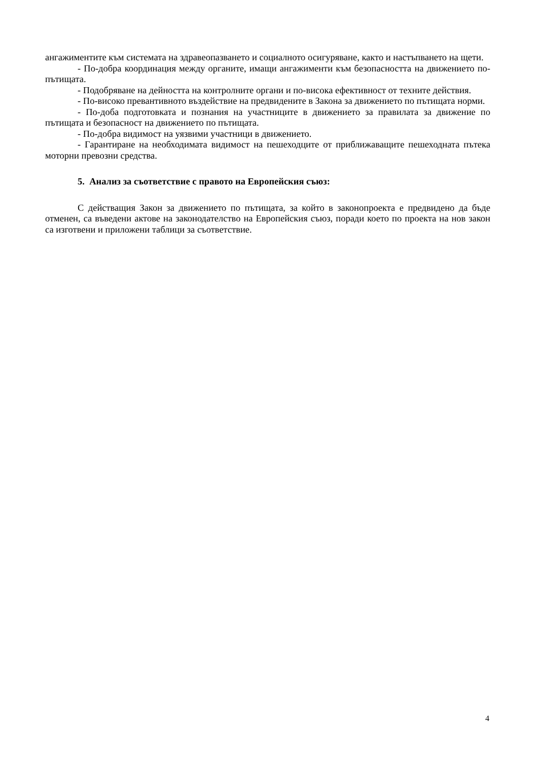ангажиментите към системата на здравеопазването и социалното осигуряване, както и настъпването на щети.
- По-добра координация между органите, имащи ангажименти към безопасността на движението по-пътищата.
- Подобряване на дейността на контролните органи и по-висока ефективност от техните действия.
- По-високо превантивното въздействие на предвидените в Закона за движението по пътищата норми.
- По-доба подготовката и познания на участниците в движението за правилата за движение по пътищата и безопасност на движението по пътищата.
- По-добра видимост на уязвими участници в движението.
- Гарантиране на необходимата видимост на пешеходците от приближаващите пешеходната пътека моторни превозни средства.
5. Анализ за съответствие с правото на Европейския съюз:
С действащия Закон за движението по пътищата, за който в законопроекта е предвидено да бъде отменен, са въведени актове на законодателство на Европейския съюз, поради което по проекта на нов закон са изготвени и приложени таблици за съответствие.
4